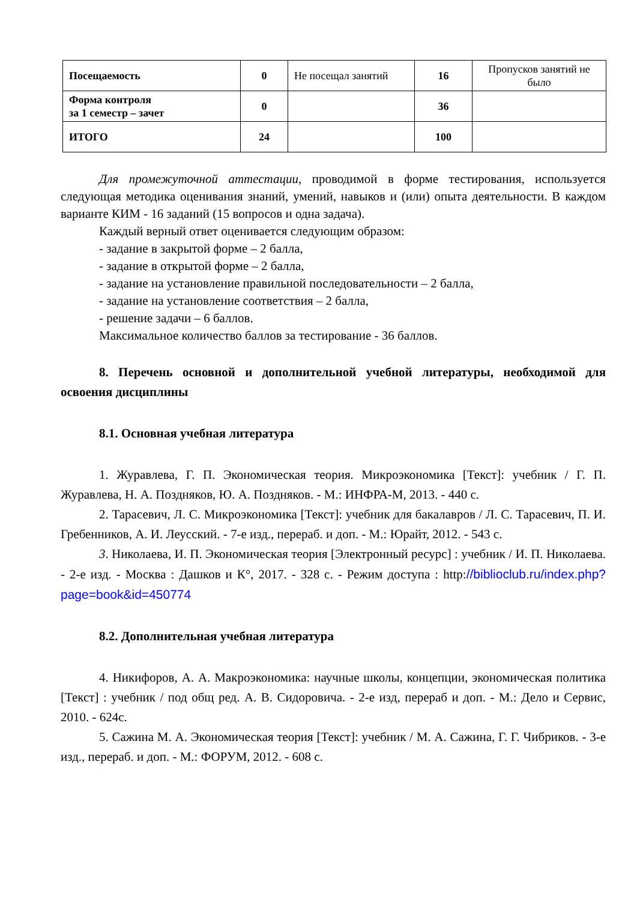| Посещаемость | 0 | Не посещал занятий | 16 | Пропусков занятий не было |
| Форма контроля за 1 семестр – зачет | 0 | | 36 | |
| ИТОГО | 24 | | 100 | |
Для промежуточной аттестации, проводимой в форме тестирования, используется следующая методика оценивания знаний, умений, навыков и (или) опыта деятельности. В каждом варианте КИМ - 16 заданий (15 вопросов и одна задача).
Каждый верный ответ оценивается следующим образом:
- задание в закрытой форме – 2 балла,
- задание в открытой форме – 2 балла,
- задание на установление правильной последовательности – 2 балла,
- задание на установление соответствия – 2 балла,
- решение задачи – 6 баллов.
Максимальное количество баллов за тестирование - 36 баллов.
8. Перечень основной и дополнительной учебной литературы, необходимой для освоения дисциплины
8.1. Основная учебная литература
1. Журавлева, Г. П. Экономическая теория. Микроэкономика [Текст]: учебник / Г. П. Журавлева, Н. А. Поздняков, Ю. А. Поздняков. - М.: ИНФРА-М, 2013. - 440 с.
2. Тарасевич, Л. С. Микроэкономика [Текст]: учебник для бакалавров / Л. С. Тарасевич, П. И. Гребенников, А. И. Леусский. - 7-е изд., перераб. и доп. - М.: Юрайт, 2012. - 543 с.
3. Николаева, И. П. Экономическая теория [Электронный ресурс] : учебник / И. П. Николаева. - 2-е изд. - Москва : Дашков и К°, 2017. - 328 с. - Режим доступа : http://biblioclub.ru/index.php?page=book&id=450774
8.2. Дополнительная учебная литература
4. Никифоров, А. А. Макроэкономика: научные школы, концепции, экономическая политика [Текст] : учебник / под общ ред. А. В. Сидоровича. - 2-е изд, перераб и доп. - М.: Дело и Сервис, 2010. - 624с.
5. Сажина М. А. Экономическая теория [Текст]: учебник / М. А. Сажина, Г. Г. Чибриков. - 3-е изд., перераб. и доп. - М.: ФОРУМ, 2012. - 608 с.